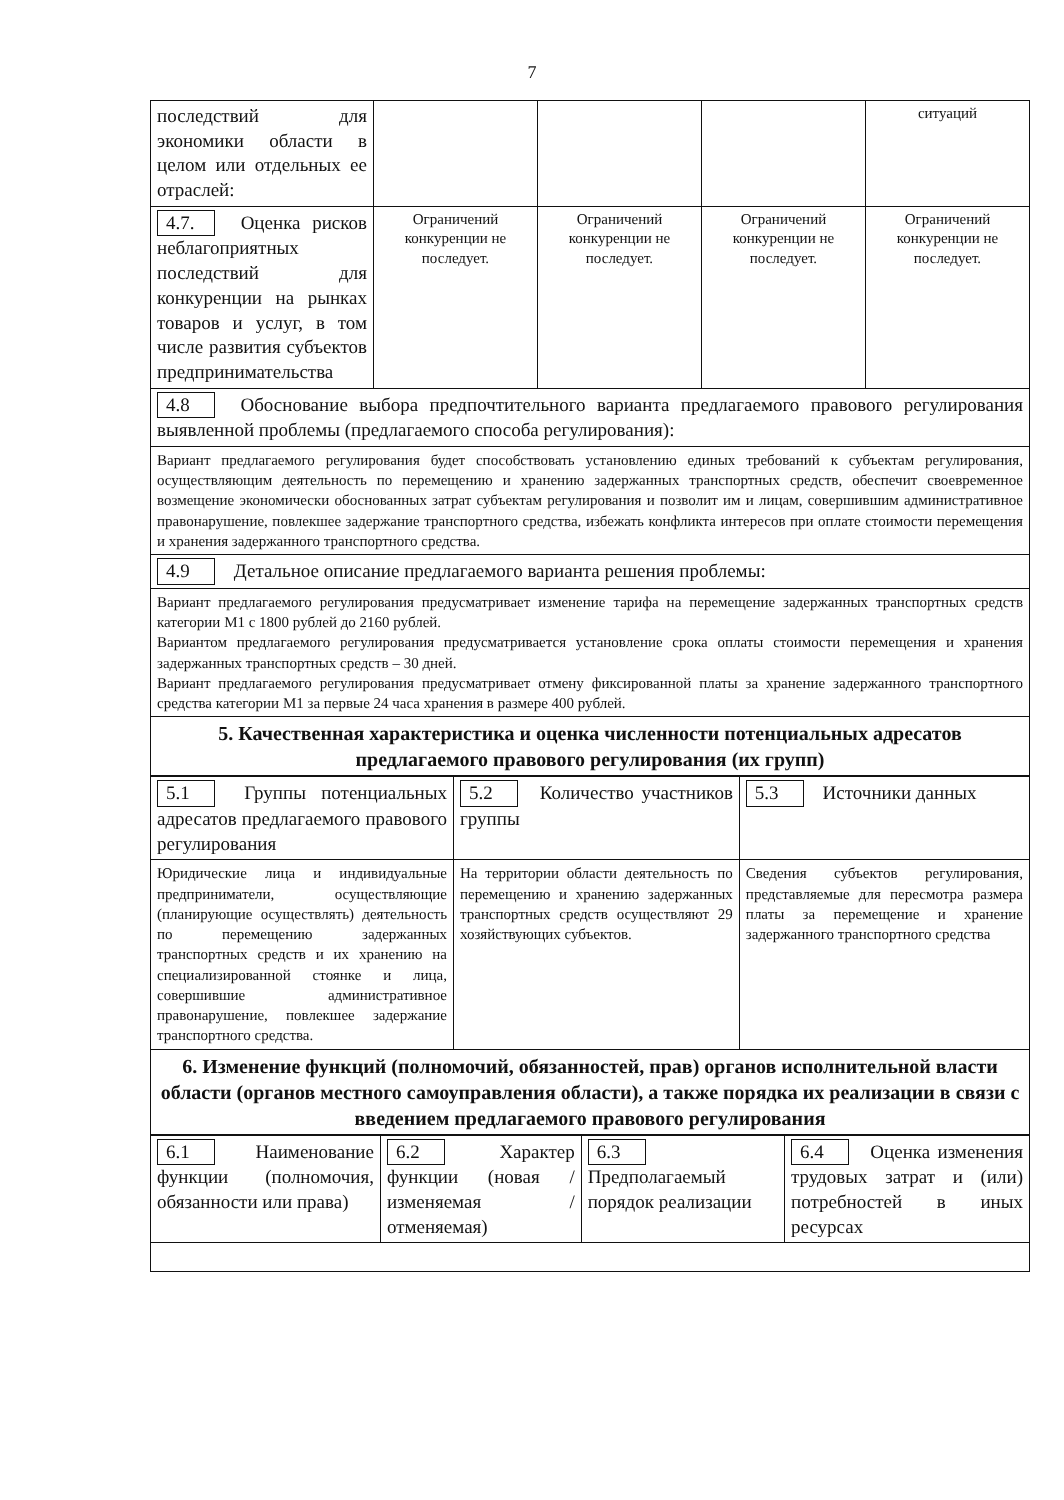7
| последствий для экономики области в целом или отдельных ее отраслей: | | | | ситуаций |
| 4.7. Оценка рисков неблагоприятных последствий для конкуренции на рынках товаров и услуг, в том числе развития субъектов предпринимательства | Ограничений конкуренции не последует. | Ограничений конкуренции не последует. | Ограничений конкуренции не последует. | Ограничений конкуренции не последует. |
| 4.8 Обоснование выбора предпочтительного варианта предлагаемого правового регулирования выявленной проблемы (предлагаемого способа регулирования): | | | | |
| Вариант предлагаемого регулирования будет способствовать установлению единых требований к субъектам регулирования, осуществляющим деятельность по перемещению и хранению задержанных транспортных средств, обеспечит своевременное возмещение экономически обоснованных затрат субъектам регулирования и позволит им и лицам, совершившим административное правонарушение, повлекшее задержание транспортного средства, избежать конфликта интересов при оплате стоимости перемещения и хранения задержанного транспортного средства. | | | | |
| 4.9 Детальное описание предлагаемого варианта решения проблемы: | | | | |
| Вариант предлагаемого регулирования предусматривает изменение тарифа на перемещение задержанных транспортных средств категории М1 с 1800 рублей до 2160 рублей. Вариантом предлагаемого регулирования предусматривается установление срока оплаты стоимости перемещения и хранения задержанных транспортных средств – 30 дней. Вариант предлагаемого регулирования предусматривает отмену фиксированной платы за хранение задержанного транспортного средства категории М1 за первые 24 часа хранения в размере 400 рублей. | | | | |
| 5. Качественная характеристика и оценка численности потенциальных адресатов предлагаемого правового регулирования (их групп) | | | | |
| 5.1 Группы потенциальных адресатов предлагаемого правового регулирования | 5.2 Количество участников группы | 5.3 Источники данных |
| Юридические лица и индивидуальные предприниматели, осуществляющие (планирующие осуществлять) деятельность по перемещению задержанных транспортных средств и их хранению на специализированной стоянке и лица, совершившие административное правонарушение, повлекшее задержание транспортного средства. | На территории области деятельность по перемещению и хранению задержанных транспортных средств осуществляют 29 хозяйствующих субъектов. | Сведения субъектов регулирования, представляемые для пересмотра размера платы за перемещение и хранение задержанного транспортного средства |
| 6. Изменение функций (полномочий, обязанностей, прав) органов исполнительной власти области (органов местного самоуправления области), а также порядка их реализации в связи с введением предлагаемого правового регулирования | | |
| 6.1 Наименование функции (полномочия, обязанности или права) | 6.2 Характер функции (новая / изменяемая / отменяемая) | 6.3 Предполагаемый порядок реализации | 6.4 Оценка изменения трудовых затрат и (или) потребностей в иных ресурсах |